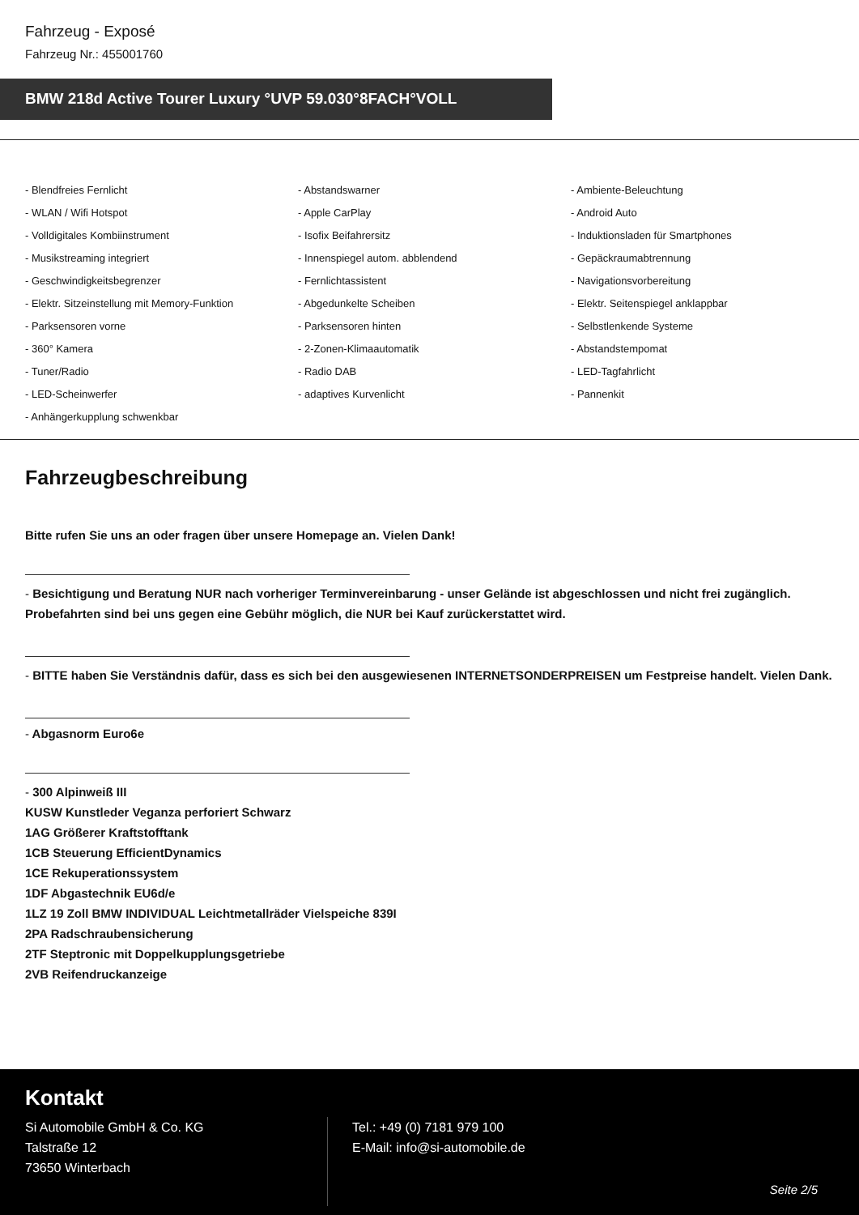Fahrzeug - Exposé
Fahrzeug Nr.: 455001760
BMW 218d Active Tourer Luxury °UVP 59.030°8FACH°VOLL
- Blendfreies Fernlicht
- Abstandswarner
- Ambiente-Beleuchtung
- WLAN / Wifi Hotspot
- Apple CarPlay
- Android Auto
- Volldigitales Kombiinstrument
- Isofix Beifahrersitz
- Induktionsladen für Smartphones
- Musikstreaming integriert
- Innenspiegel autom. abblendend
- Gepäckraumabtrennung
- Geschwindigkeitsbegrenzer
- Fernlichtassistent
- Navigationsvorbereitung
- Elektr. Sitzeinstellung mit Memory-Funktion
- Abgedunkelte Scheiben
- Elektr. Seitenspiegel anklappbar
- Parksensoren vorne
- Parksensoren hinten
- Selbstlenkende Systeme
- 360° Kamera
- 2-Zonen-Klimaautomatik
- Abstandstempomat
- Tuner/Radio
- Radio DAB
- LED-Tagfahrlicht
- LED-Scheinwerfer
- adaptives Kurvenlicht
- Pannenkit
- Anhängerkupplung schwenkbar
Fahrzeugbeschreibung
Bitte rufen Sie uns an oder fragen über unsere Homepage an. Vielen Dank!
- Besichtigung und Beratung NUR nach vorheriger Terminvereinbarung - unser Gelände ist abgeschlossen und nicht frei zugänglich.
Probefahrten sind bei uns gegen eine Gebühr möglich, die NUR bei Kauf zurückerstattet wird.
- BITTE haben Sie Verständnis dafür, dass es sich bei den ausgewiesenen INTERNETSONDERPREISEN um Festpreise handelt. Vielen Dank.
- Abgasnorm Euro6e
- 300 Alpinweiß III
KUSW Kunstleder Veganza perforiert Schwarz
1AG Größerer Kraftstofftank
1CB Steuerung EfficientDynamics
1CE Rekuperationssystem
1DF Abgastechnik EU6d/e
1LZ 19 Zoll BMW INDIVIDUAL Leichtmetallräder Vielspeiche 839I
2PA Radschraubensicherung
2TF Steptronic mit Doppelkupplungsgetriebe
2VB Reifendruckanzeige
Kontakt
Si Automobile GmbH & Co. KG
Talstraße 12
73650 Winterbach
Tel.: +49 (0) 7181 979 100
E-Mail: info@si-automobile.de
Seite 2/5